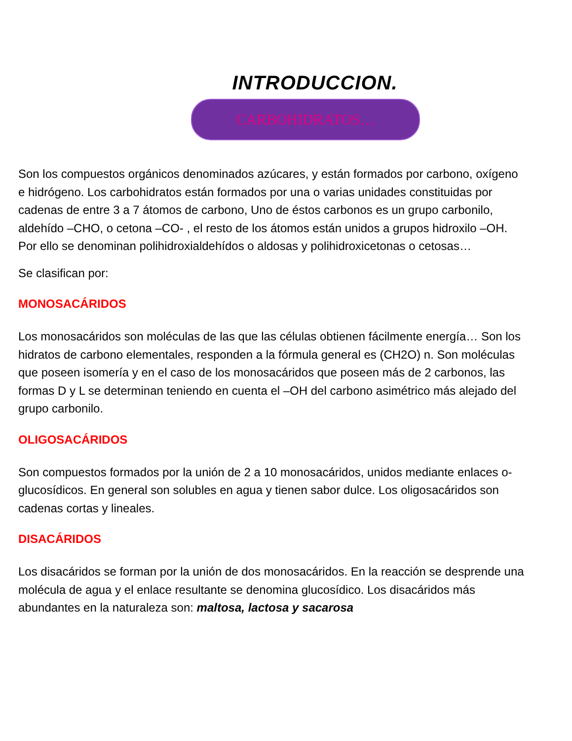INTRODUCCION.
CARBOHIDRATOS…
Son los compuestos orgánicos denominados azúcares, y están formados por carbono, oxígeno e hidrógeno. Los carbohidratos están formados por una o varias unidades constituidas por cadenas de entre 3 a 7 átomos de carbono, Uno de éstos carbonos es un grupo carbonilo, aldehído –CHO, o cetona –CO- , el resto de los átomos están unidos a grupos hidroxilo –OH. Por ello se denominan polihidroxialdehídos o aldosas y polihidroxicetonas o cetosas…
Se clasifican por:
MONOSACÁRIDOS
Los monosacáridos son moléculas de las que las células obtienen fácilmente energía… Son los hidratos de carbono elementales, responden a la fórmula general es (CH2O) n. Son moléculas que poseen isomería y en el caso de los monosacáridos que poseen más de 2 carbonos, las formas D y L se determinan teniendo en cuenta el –OH del carbono asimétrico más alejado del grupo carbonilo.
OLIGOSACÁRIDOS
Son compuestos formados por la unión de 2 a 10 monosacáridos, unidos mediante enlaces o-glucosídicos. En general son solubles en agua y tienen sabor dulce. Los oligosacáridos son cadenas cortas y lineales.
DISACÁRIDOS
Los disacáridos se forman por la unión de dos monosacáridos. En la reacción se desprende una molécula de agua y el enlace resultante se denomina glucosídico. Los disacáridos más abundantes en la naturaleza son: maltosa, lactosa y sacarosa